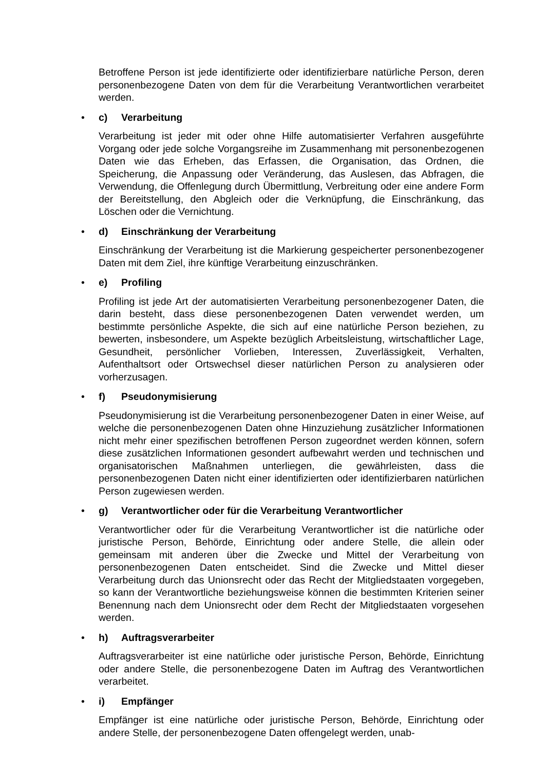Betroffene Person ist jede identifizierte oder identifizierbare natürliche Person, deren personenbezogene Daten von dem für die Verarbeitung Verantwortlichen verarbeitet werden.
• c) Verarbeitung
Verarbeitung ist jeder mit oder ohne Hilfe automatisierter Verfahren ausgeführte Vorgang oder jede solche Vorgangsreihe im Zusammenhang mit personenbezogenen Daten wie das Erheben, das Erfassen, die Organisation, das Ordnen, die Speicherung, die Anpassung oder Veränderung, das Auslesen, das Abfragen, die Verwendung, die Offenlegung durch Übermittlung, Verbreitung oder eine andere Form der Bereitstellung, den Abgleich oder die Verknüpfung, die Einschränkung, das Löschen oder die Vernichtung.
• d) Einschränkung der Verarbeitung
Einschränkung der Verarbeitung ist die Markierung gespeicherter personenbezogener Daten mit dem Ziel, ihre künftige Verarbeitung einzuschränken.
• e) Profiling
Profiling ist jede Art der automatisierten Verarbeitung personenbezogener Daten, die darin besteht, dass diese personenbezogenen Daten verwendet werden, um bestimmte persönliche Aspekte, die sich auf eine natürliche Person beziehen, zu bewerten, insbesondere, um Aspekte bezüglich Arbeitsleistung, wirtschaftlicher Lage, Gesundheit, persönlicher Vorlieben, Interessen, Zuverlässigkeit, Verhalten, Aufenthaltsort oder Ortswechsel dieser natürlichen Person zu analysieren oder vorherzusagen.
• f) Pseudonymisierung
Pseudonymisierung ist die Verarbeitung personenbezogener Daten in einer Weise, auf welche die personenbezogenen Daten ohne Hinzuziehung zusätzlicher Informationen nicht mehr einer spezifischen betroffenen Person zugeordnet werden können, sofern diese zusätzlichen Informationen gesondert aufbewahrt werden und technischen und organisatorischen Maßnahmen unterliegen, die gewährleisten, dass die personenbezogenen Daten nicht einer identifizierten oder identifizierbaren natürlichen Person zugewiesen werden.
• g) Verantwortlicher oder für die Verarbeitung Verantwortlicher
Verantwortlicher oder für die Verarbeitung Verantwortlicher ist die natürliche oder juristische Person, Behörde, Einrichtung oder andere Stelle, die allein oder gemeinsam mit anderen über die Zwecke und Mittel der Verarbeitung von personenbezogenen Daten entscheidet. Sind die Zwecke und Mittel dieser Verarbeitung durch das Unionsrecht oder das Recht der Mitgliedstaaten vorgegeben, so kann der Verantwortliche beziehungsweise können die bestimmten Kriterien seiner Benennung nach dem Unionsrecht oder dem Recht der Mitgliedstaaten vorgesehen werden.
• h) Auftragsverarbeiter
Auftragsverarbeiter ist eine natürliche oder juristische Person, Behörde, Einrichtung oder andere Stelle, die personenbezogene Daten im Auftrag des Verantwortlichen verarbeitet.
• i) Empfänger
Empfänger ist eine natürliche oder juristische Person, Behörde, Einrichtung oder andere Stelle, der personenbezogene Daten offengelegt werden, unab-